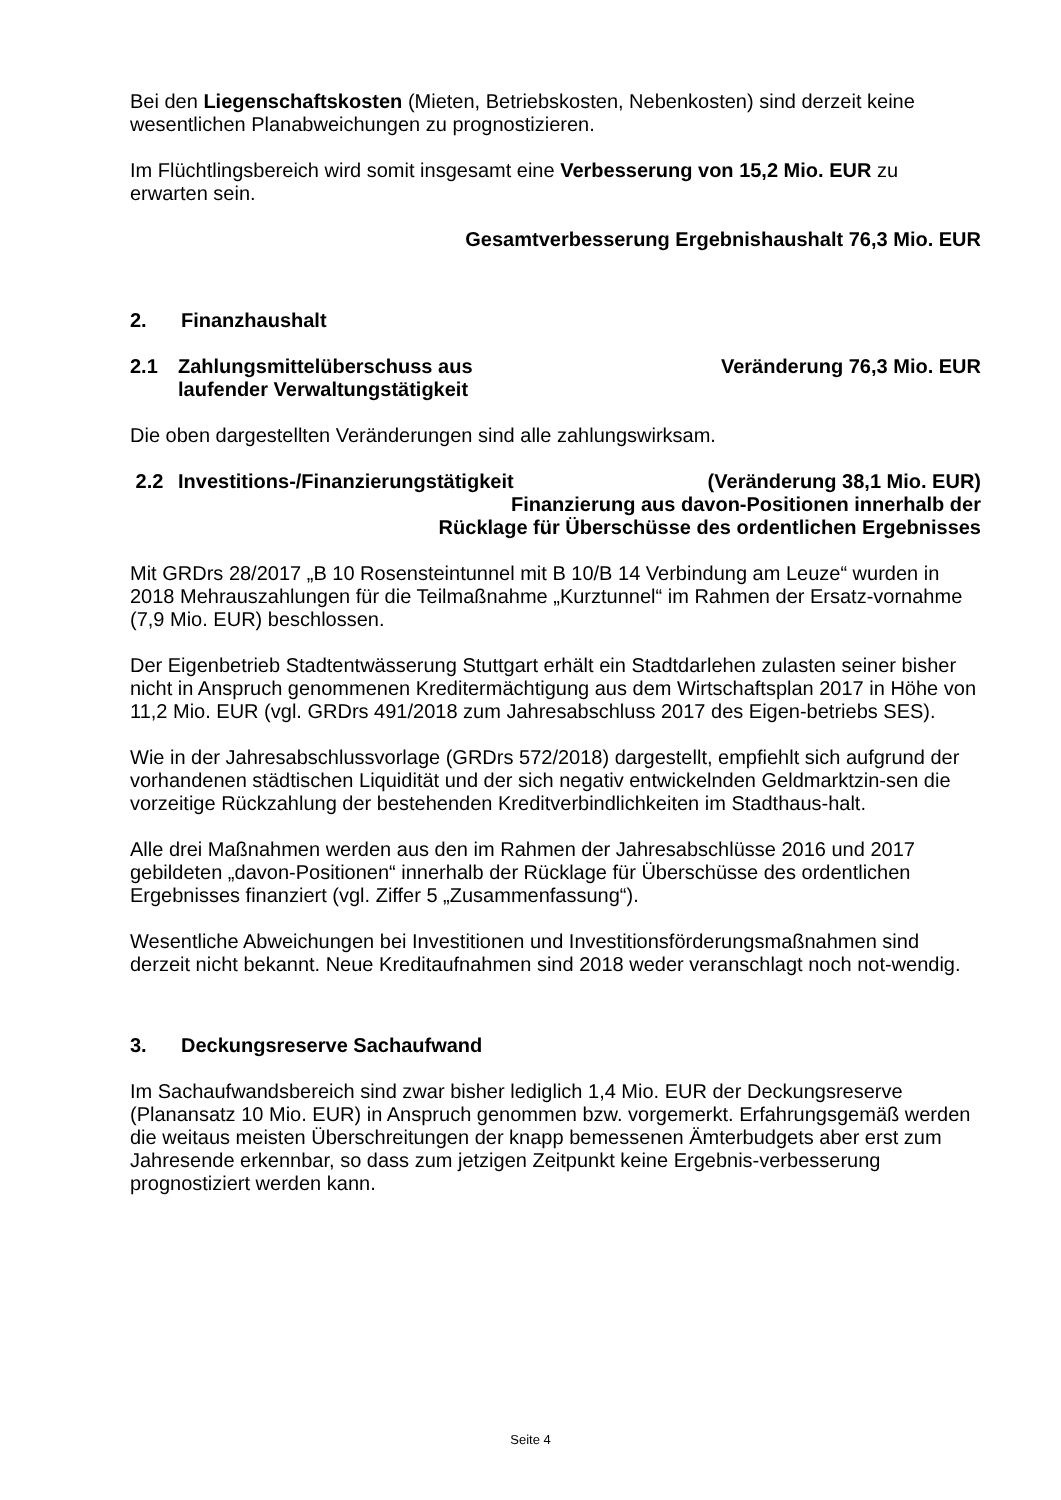Bei den Liegenschaftskosten (Mieten, Betriebskosten, Nebenkosten) sind derzeit keine wesentlichen Planabweichungen zu prognostizieren.
Im Flüchtlingsbereich wird somit insgesamt eine Verbesserung von 15,2 Mio. EUR zu erwarten sein.
Gesamtverbesserung Ergebnishaushalt 76,3 Mio. EUR
2. Finanzhaushalt
2.1 Zahlungsmittelüberschuss aus
laufender Verwaltungstätigkeit
Veränderung 76,3 Mio. EUR
Die oben dargestellten Veränderungen sind alle zahlungswirksam.
2.2 Investitions-/Finanzierungstätigkeit
(Veränderung 38,1 Mio. EUR)
Finanzierung aus davon-Positionen innerhalb der
Rücklage für Überschüsse des ordentlichen Ergebnisses
Mit GRDrs 28/2017 „B 10 Rosensteintunnel mit B 10/B 14 Verbindung am Leuze“ wurden in 2018 Mehrauszahlungen für die Teilmaßnahme „Kurztunnel“ im Rahmen der Ersatz-vornahme (7,9 Mio. EUR) beschlossen.
Der Eigenbetrieb Stadtentwässerung Stuttgart erhält ein Stadtdarlehen zulasten seiner bisher nicht in Anspruch genommenen Kreditermächtigung aus dem Wirtschaftsplan 2017 in Höhe von 11,2 Mio. EUR (vgl. GRDrs 491/2018 zum Jahresabschluss 2017 des Eigen-betriebs SES).
Wie in der Jahresabschlussvorlage (GRDrs 572/2018) dargestellt, empfiehlt sich aufgrund der vorhandenen städtischen Liquidität und der sich negativ entwickelnden Geldmarktzin-sen die vorzeitige Rückzahlung der bestehenden Kreditverbindlichkeiten im Stadthaus-halt.
Alle drei Maßnahmen werden aus den im Rahmen der Jahresabschlüsse 2016 und 2017 gebildeten „davon-Positionen“ innerhalb der Rücklage für Überschüsse des ordentlichen Ergebnisses finanziert (vgl. Ziffer 5 „Zusammenfassung“).
Wesentliche Abweichungen bei Investitionen und Investitionsförderungsmaßnahmen sind derzeit nicht bekannt. Neue Kreditaufnahmen sind 2018 weder veranschlagt noch not-wendig.
3. Deckungsreserve Sachaufwand
Im Sachaufwandsbereich sind zwar bisher lediglich 1,4 Mio. EUR der Deckungsreserve (Planansatz 10 Mio. EUR) in Anspruch genommen bzw. vorgemerkt. Erfahrungsgemäß werden die weitaus meisten Überschreitungen der knapp bemessenen Ämterbudgets aber erst zum Jahresende erkennbar, so dass zum jetzigen Zeitpunkt keine Ergebnis-verbesserung prognostiziert werden kann.
Seite 4